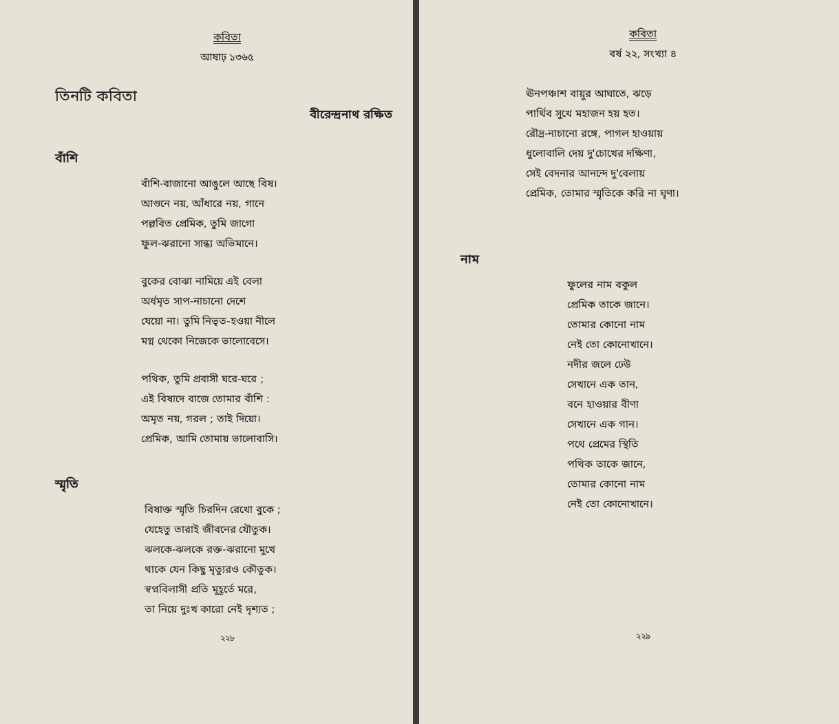কবিতা
আষাঢ় ১৩৬৫
তিনটি কবিতা
বীরেন্দ্রনাথ রক্ষিত
বাঁশি
বাঁশি-বাজানো আঙুলে আছে বিষ।
আগুনে নয়, আঁধারে নয়, গানে
পল্লবিত প্রেমিক, তুমি জাগো
ফুল-ঝরানো সান্ধ্য অভিমানে।
বুকের বোঝা নামিয়ে এই বেলা
অর্ধমৃত সাপ-নাচানো দেশে
যেয়ো না। তুমি নিভৃত-হওয়া নীলে
মগ্ন থেকো নিজেকে ভালোবেসে।
পথিক, তুমি প্রবাসী ঘরে-ঘরে ;
এই বিষাদে বাজে তোমার বাঁশি :
অমৃত নয়, গরল ; তাই দিয়ো।
প্রেমিক, আমি তোমায় ভালোবাসি।
স্মৃতি
বিষাক্ত স্মৃতি চিরদিন রেখো বুকে ;
যেহেতু তারাই জীবনের যৌতুক।
ঝলকে-ঝলকে রক্ত-ঝরানো মুখে
থাকে যেন কিছু মৃত্যুরও কৌতুক।
স্বপ্নবিলাসী প্রতি মুহূর্তে মরে,
তা নিয়ে দুঃখ কারো নেই দৃশ্যত ;
২২৮
কবিতা
বর্ষ ২২, সংখ্যা ৪
ঊনপঞ্চাশ বায়ুর আঘাতে, ঝড়ে
পার্থিব সুখে মহাজন হয় হত।
রৌদ্র-নাচানো রঙ্গে, পাগল হাওয়ায়
ধুলোবালি দেয় দু'চোখের দক্ষিণা,
সেই বেদনার আনন্দে দু'বেলায়
প্রেমিক, তোমার স্মৃতিকে করি না ঘৃণা।
নাম
ফুলের নাম বকুল
প্রেমিক তাকে জানে।
তোমার কোনো নাম
নেই তো কোনোখানে।
নদীর জলে ঢেউ
সেখানে এক তান,
বনে হাওয়ার বীণা
সেখানে এক গান।
পথে প্রেমের স্থিতি
পথিক তাকে জানে,
তোমার কোনো নাম
নেই তো কোনোখানে।
২২৯